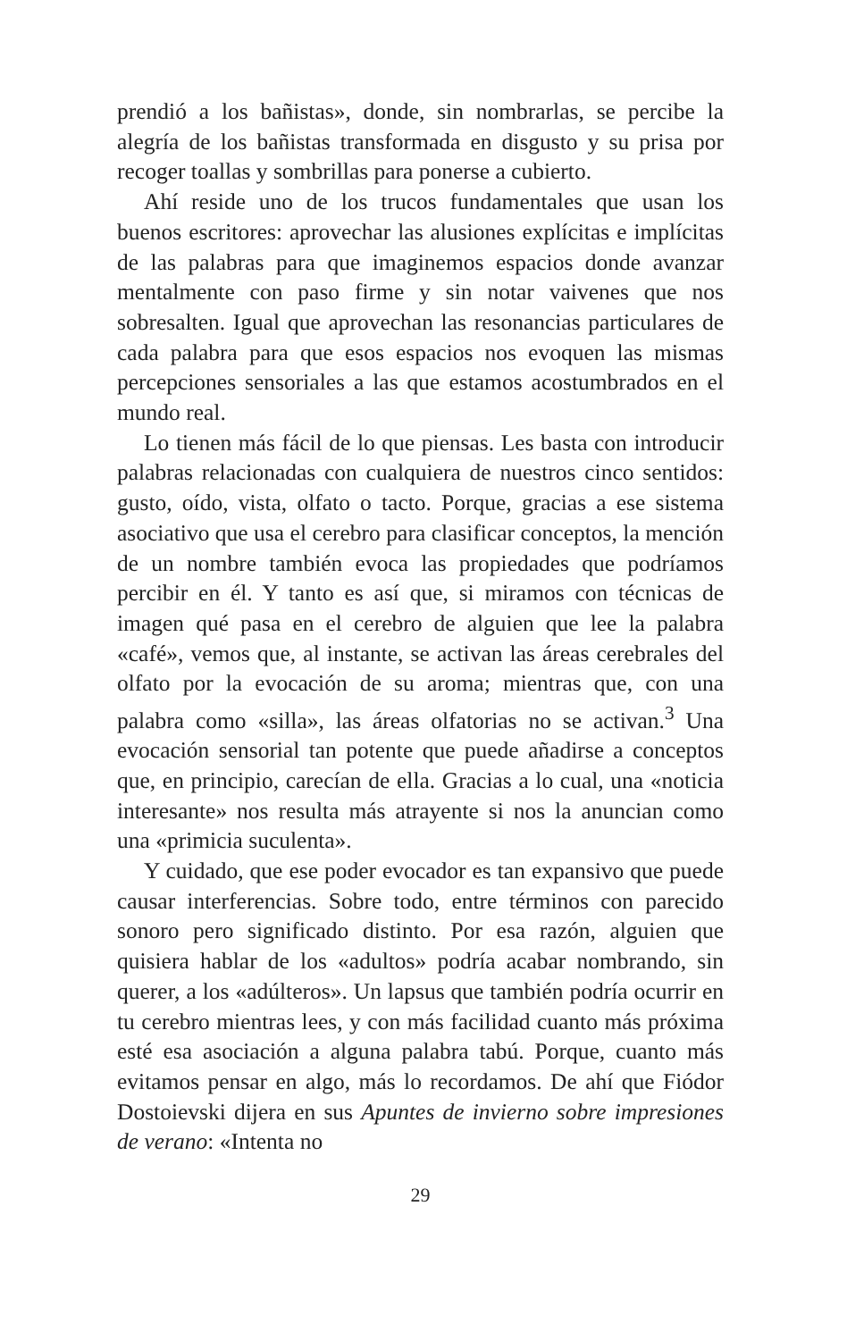prendió a los bañistas», donde, sin nombrarlas, se percibe la alegría de los bañistas transformada en disgusto y su prisa por recoger toallas y sombrillas para ponerse a cubierto.
Ahí reside uno de los trucos fundamentales que usan los buenos escritores: aprovechar las alusiones explícitas e implícitas de las palabras para que imaginemos espacios donde avanzar mentalmente con paso firme y sin notar vaivenes que nos sobresalten. Igual que aprovechan las resonancias particulares de cada palabra para que esos espacios nos evoquen las mismas percepciones sensoriales a las que estamos acostumbrados en el mundo real.
Lo tienen más fácil de lo que piensas. Les basta con introducir palabras relacionadas con cualquiera de nuestros cinco sentidos: gusto, oído, vista, olfato o tacto. Porque, gracias a ese sistema asociativo que usa el cerebro para clasificar conceptos, la mención de un nombre también evoca las propiedades que podríamos percibir en él. Y tanto es así que, si miramos con técnicas de imagen qué pasa en el cerebro de alguien que lee la palabra «café», vemos que, al instante, se activan las áreas cerebrales del olfato por la evocación de su aroma; mientras que, con una palabra como «silla», las áreas olfatorias no se activan.<sup>3</sup> Una evocación sensorial tan potente que puede añadirse a conceptos que, en principio, carecían de ella. Gracias a lo cual, una «noticia interesante» nos resulta más atrayente si nos la anuncian como una «primicia suculenta».
Y cuidado, que ese poder evocador es tan expansivo que puede causar interferencias. Sobre todo, entre términos con parecido sonoro pero significado distinto. Por esa razón, alguien que quisiera hablar de los «adultos» podría acabar nombrando, sin querer, a los «adúlteros». Un lapsus que también podría ocurrir en tu cerebro mientras lees, y con más facilidad cuanto más próxima esté esa asociación a alguna palabra tabú. Porque, cuanto más evitamos pensar en algo, más lo recordamos. De ahí que Fiódor Dostoievski dijera en sus Apuntes de invierno sobre impresiones de verano: «Intenta no
29